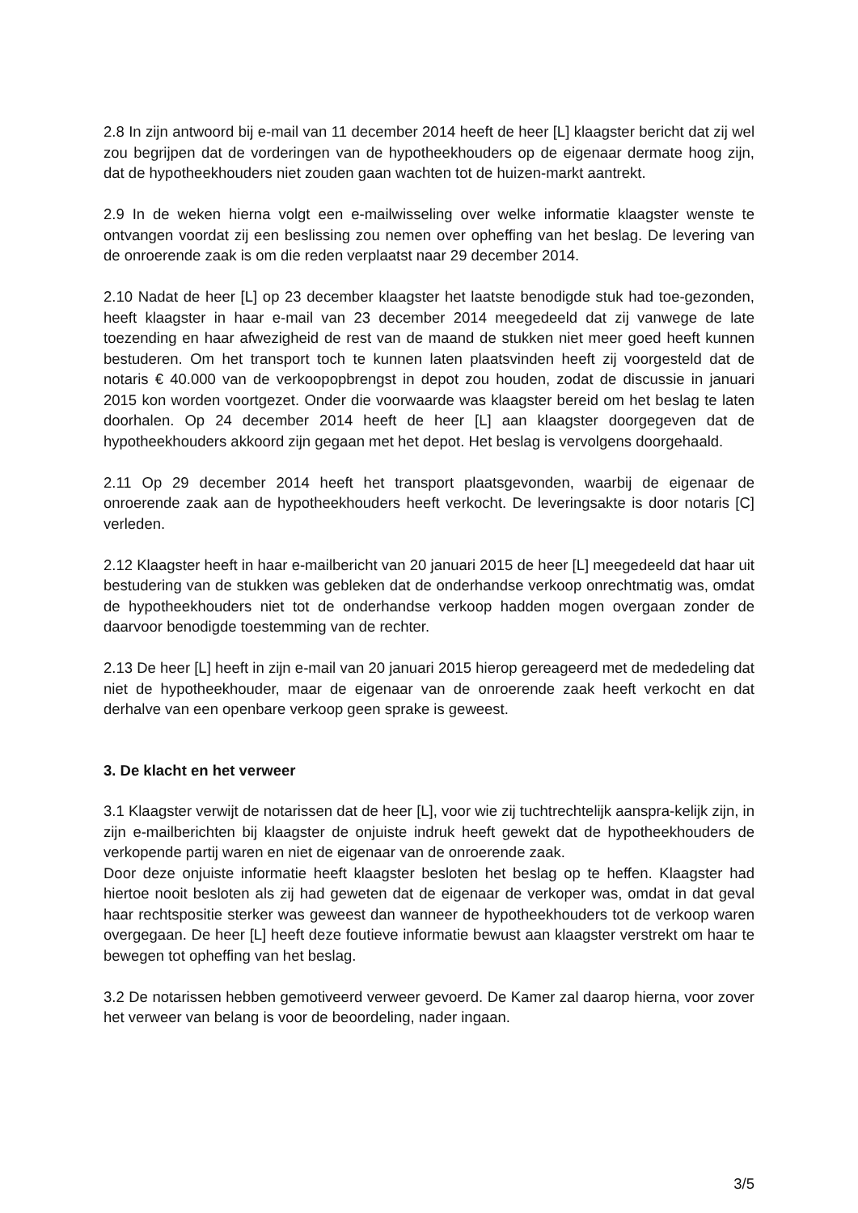2.8 In zijn antwoord bij e-mail van 11 december 2014 heeft de heer [L] klaagster bericht dat zij wel zou begrijpen dat de vorderingen van de hypotheekhouders op de eigenaar dermate hoog zijn, dat de hypotheekhouders niet zouden gaan wachten tot de huizen-markt aantrekt.
2.9 In de weken hierna volgt een e-mailwisseling over welke informatie klaagster wenste te ontvangen voordat zij een beslissing zou nemen over opheffing van het beslag. De levering van de onroerende zaak is om die reden verplaatst naar 29 december 2014.
2.10 Nadat de heer [L] op 23 december klaagster het laatste benodigde stuk had toe-gezonden, heeft klaagster in haar e-mail van 23 december 2014 meegedeeld dat zij vanwege de late toezending en haar afwezigheid de rest van de maand de stukken niet meer goed heeft kunnen bestuderen. Om het transport toch te kunnen laten plaatsvinden heeft zij voorgesteld dat de notaris € 40.000 van de verkoopopbrengst in depot zou houden, zodat de discussie in januari 2015 kon worden voortgezet. Onder die voorwaarde was klaagster bereid om het beslag te laten doorhalen. Op 24 december 2014 heeft de heer [L] aan klaagster doorgegeven dat de hypotheekhouders akkoord zijn gegaan met het depot. Het beslag is vervolgens doorgehaald.
2.11 Op 29 december 2014 heeft het transport plaatsgevonden, waarbij de eigenaar de onroerende zaak aan de hypotheekhouders heeft verkocht. De leveringsakte is door notaris [C] verleden.
2.12 Klaagster heeft in haar e-mailbericht van 20 januari 2015 de heer [L] meegedeeld dat haar uit bestudering van de stukken was gebleken dat de onderhandse verkoop onrechtmatig was, omdat de hypotheekhouders niet tot de onderhandse verkoop hadden mogen overgaan zonder de daarvoor benodigde toestemming van de rechter.
2.13 De heer [L] heeft in zijn e-mail van 20 januari 2015 hierop gereageerd met de mededeling dat niet de hypotheekhouder, maar de eigenaar van de onroerende zaak heeft verkocht en dat derhalve van een openbare verkoop geen sprake is geweest.
3. De klacht en het verweer
3.1 Klaagster verwijt de notarissen dat de heer [L], voor wie zij tuchtrechtelijk aanspra-kelijk zijn, in zijn e-mailberichten bij klaagster de onjuiste indruk heeft gewekt dat de hypotheekhouders de verkopende partij waren en niet de eigenaar van de onroerende zaak.
Door deze onjuiste informatie heeft klaagster besloten het beslag op te heffen. Klaagster had hiertoe nooit besloten als zij had geweten dat de eigenaar de verkoper was, omdat in dat geval haar rechtspositie sterker was geweest dan wanneer de hypotheekhouders tot de verkoop waren overgegaan. De heer [L] heeft deze foutieve informatie bewust aan klaagster verstrekt om haar te bewegen tot opheffing van het beslag.
3.2 De notarissen hebben gemotiveerd verweer gevoerd. De Kamer zal daarop hierna, voor zover het verweer van belang is voor de beoordeling, nader ingaan.
3/5